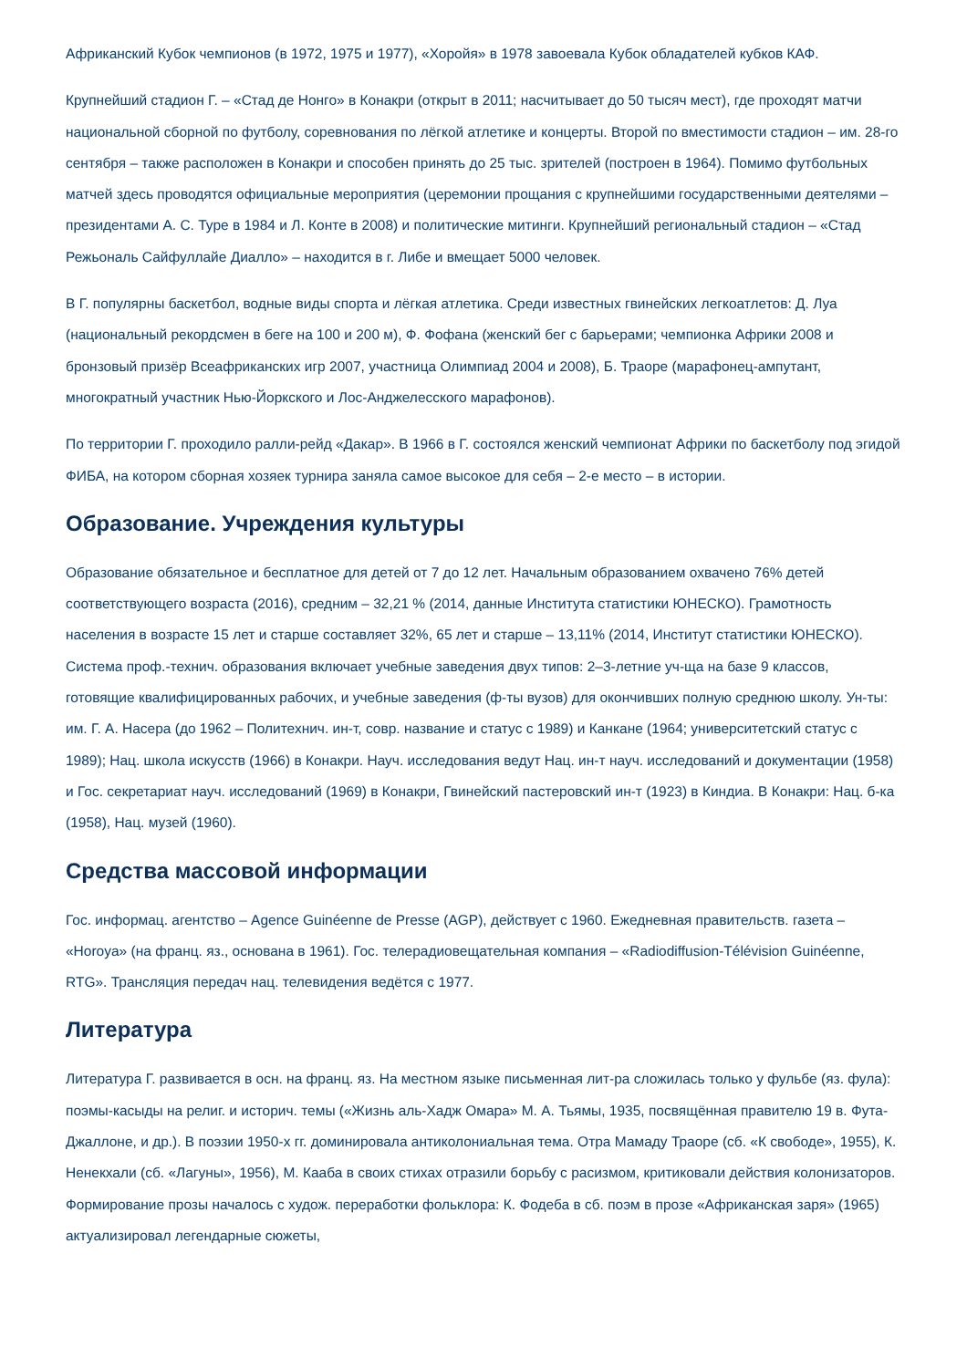Африканский Кубок чемпионов (в 1972, 1975 и 1977), «Хоройя» в 1978 завоевала Кубок обладателей кубков КАФ.
Крупнейший стадион Г. – «Стад де Нонго» в Конакри (открыт в 2011; насчитывает до 50 тысяч мест), где проходят матчи национальной сборной по футболу, соревнования по лёгкой атлетике и концерты. Второй по вместимости стадион – им. 28-го сентября – также расположен в Конакри и способен принять до 25 тыс. зрителей (построен в 1964). Помимо футбольных матчей здесь проводятся официальные мероприятия (церемонии прощания с крупнейшими государственными деятелями – президентами А. С. Туре в 1984 и Л. Конте в 2008) и политические митинги. Крупнейший региональный стадион – «Стад Режьональ Сайфуллайе Диалло» – находится в г. Либе и вмещает 5000 человек.
В Г. популярны баскетбол, водные виды спорта и лёгкая атлетика. Среди известных гвинейских легкоатлетов: Д. Луа (национальный рекордсмен в беге на 100 и 200 м), Ф. Фофана (женский бег с барьерами; чемпионка Африки 2008 и бронзовый призёр Всеафриканских игр 2007, участница Олимпиад 2004 и 2008), Б. Траоре (марафонец-ампутант, многократный участник Нью-Йоркского и Лос-Анджелесского марафонов).
По территории Г. проходило ралли-рейд «Дакар». В 1966 в Г. состоялся женский чемпионат Африки по баскетболу под эгидой ФИБА, на котором сборная хозяек турнира заняла самое высокое для себя – 2-е место – в истории.
Образование. Учреждения культуры
Образование обязательное и бесплатное для детей от 7 до 12 лет. Начальным образованием охвачено 76% детей соответствующего возраста (2016), средним – 32,21 % (2014, данные Института статистики ЮНЕСКО). Грамотность населения в возрасте 15 лет и старше составляет 32%, 65 лет и старше – 13,11% (2014, Институт статистики ЮНЕСКО). Система проф.-технич. образования включает учебные заведения двух типов: 2–3-летние уч-ща на базе 9 классов, готовящие квалифицированных рабочих, и учебные заведения (ф-ты вузов) для окончивших полную среднюю школу. Ун-ты: им. Г. А. Насера (до 1962 – Политехнич. ин-т, совр. название и статус с 1989) и Канкане (1964; университетский статус с 1989); Нац. школа искусств (1966) в Конакри. Науч. исследования ведут Нац. ин-т науч. исследований и документации (1958) и Гос. секретариат науч. исследований (1969) в Конакри, Гвинейский пастеровский ин-т (1923) в Киндиа. В Конакри: Нац. б-ка (1958), Нац. музей (1960).
Средства массовой информации
Гос. информац. агентство – Agence Guinéenne de Presse (AGP), действует с 1960. Ежедневная правительств. газета – «Horoya» (на франц. яз., основана в 1961). Гос. телерадиовещательная компания – «Radiodiffusion-Télévision Guinéenne, RTG». Трансляция передач нац. телевидения ведётся с 1977.
Литература
Литература Г. развивается в осн. на франц. яз. На местном языке письменная лит-ра сложилась только у фульбе (яз. фула): поэмы-касыды на религ. и историч. темы («Жизнь аль-Хадж Омара» М. А. Тьямы, 1935, посвящённая правителю 19 в. Фута-Джаллоне, и др.). В поэзии 1950-х гг. доминировала антиколониальная тема. Отра Мамаду Траоре (сб. «К свободе», 1955), К. Ненекхали (сб. «Лагуны», 1956), М. Кааба в своих стихах отразили борьбу с расизмом, критиковали действия колонизаторов. Формирование прозы началось с худож. переработки фольклора: К. Фодеба в сб. поэм в прозе «Африканская заря» (1965) актуализировал легендарные сюжеты,